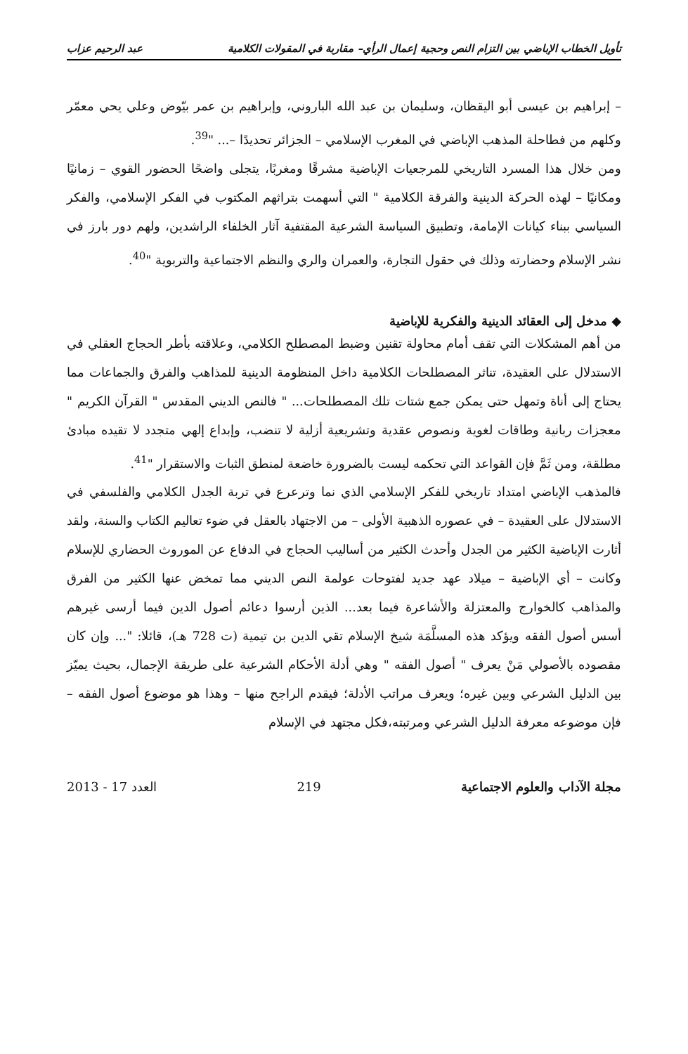تأويل الخطاب الإباضي بين التزام النص وحجية إعمال الرأي– مقاربة في المقولات الكلامية عبد الرحيم عزاب
– إبراهيم بن عيسى أبو اليقظان، وسليمان بن عبد الله الباروني، وإبراهيم بن عمر بيّوض وعلي يحي معمّر وكلهم من فطاحلة المذهب الإباضي في المغرب الإسلامي – الجزائر تحديدًا –... "<sup>39</sup>.
ومن خلال هذا المسرد التاريخي للمرجعيات الإباضية مشرقًا ومغربًا، يتجلى واضحًا الحضور القوي – زمانيًا ومكانيًا – لهذه الحركة الدينية والفرقة الكلامية " التي أسهمت بتراثهم المكتوب في الفكر الإسلامي، والفكر السياسي ببناء كيانات الإمامة، وتطبيق السياسة الشرعية المقتفية آثار الخلفاء الراشدين، ولهم دور بارز في نشر الإسلام وحضارته وذلك في حقول التجارة، والعمران والري والنظم الاجتماعية والتربوية "<sup>40</sup>.
◆ مدخل إلى العقائد الدينية والفكرية للإباضية
من أهم المشكلات التي تقف أمام محاولة تقنين وضبط المصطلح الكلامي، وعلاقته بأطر الحجاج العقلي في الاستدلال على العقيدة، تناثر المصطلحات الكلامية داخل المنظومة الدينية للمذاهب والفرق والجماعات مما يحتاج إلى أناة وتمهل حتى يمكن جمع شتات تلك المصطلحات... " فالنص الديني المقدس " القرآن الكريم " معجزات ربانية وطاقات لغوية ونصوص عقدية وتشريعية أزلية لا تنضب، وإبداع إلهي متجدد لا تقيده مبادئ مطلقة، ومن ثَمَّ فإن القواعد التي تحكمه ليست بالضرورة خاضعة لمنطق الثبات والاستقرار "<sup>41</sup>.
فالمذهب الإباضي امتداد تاريخي للفكر الإسلامي الذي نما وترعرع في تربة الجدل الكلامي والفلسفي في الاستدلال على العقيدة – في عصوره الذهبية الأولى – من الاجتهاد بالعقل في ضوء تعاليم الكتاب والسنة، ولقد أثارت الإباضية الكثير من الجدل وأحدث الكثير من أساليب الحجاج في الدفاع عن الموروث الحضاري للإسلام وكانت – أي الإباضية – ميلاد عهد جديد لفتوحات عولمة النص الديني مما تمخض عنها الكثير من الفرق والمذاهب كالخوارج والمعتزلة والأشاعرة فيما بعد... الذين أرسوا دعائم أصول الدين فيما أرسى غيرهم أسس أصول الفقه ويؤكد هذه المسلَّمَة شيخ الإسلام تقي الدين بن تيمية (ت 728 هـ)، قائلا: "... وإن كان مقصوده بالأصولي مَنْ يعرف " أصول الفقه " وهي أدلة الأحكام الشرعية على طريقة الإجمال، بحيث يميّز بين الدليل الشرعي وبين غيره؛ ويعرف مراتب الأدلة؛ فيقدم الراجح منها – وهذا هو موضوع أصول الفقه – فإن موضوعه معرفة الدليل الشرعي ومرتبته،فكل مجتهد في الإسلام
مجلة الآداب والعلوم الاجتماعية 219 العدد 17 - 2013